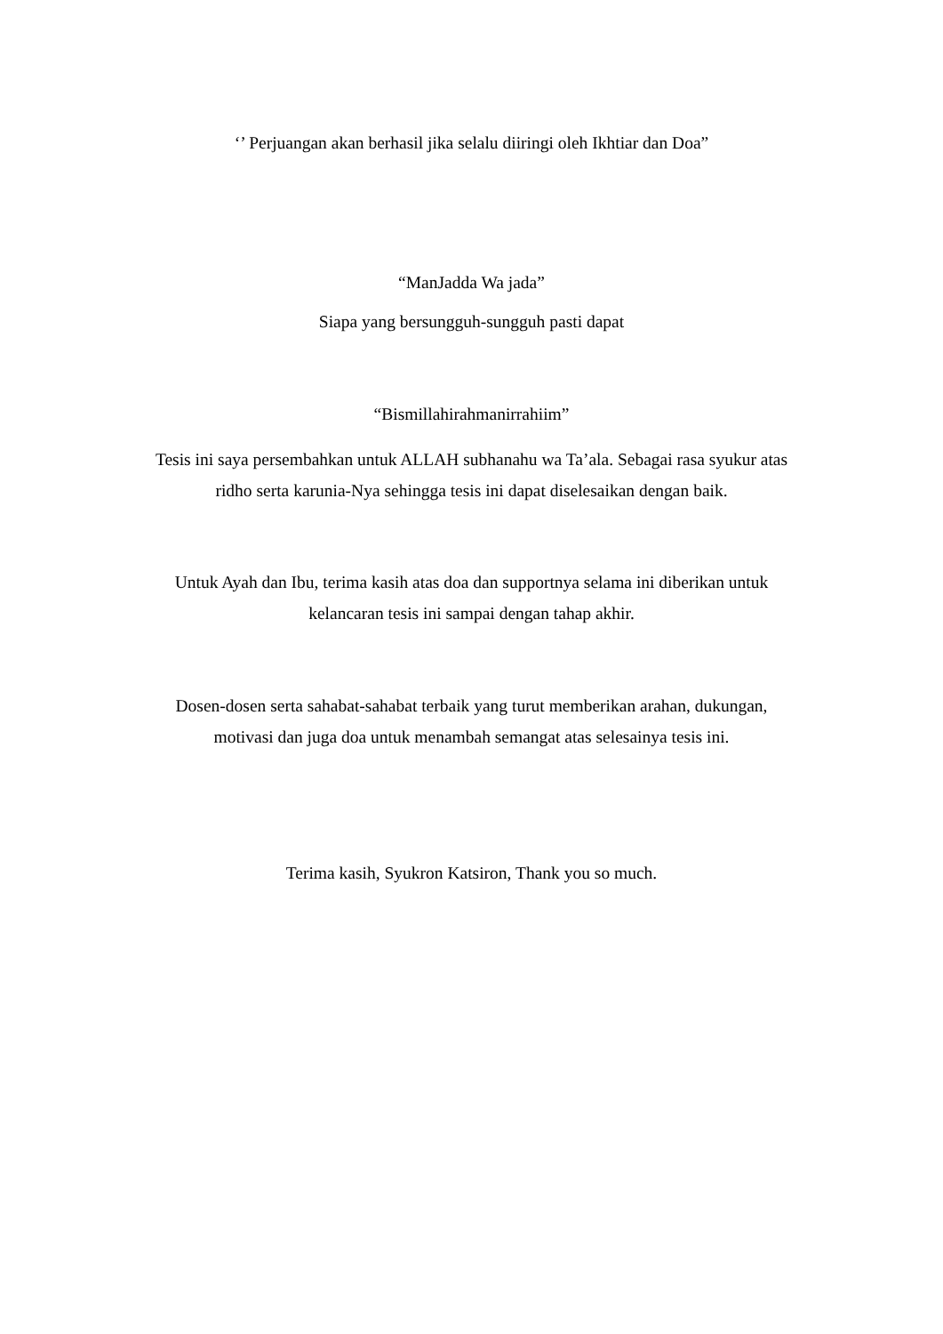‘’ Perjuangan akan berhasil jika selalu diiringi oleh Ikhtiar dan Doa”
“ManJadda Wa jada”
Siapa yang bersungguh-sungguh pasti dapat
“Bismillahirahmanirrahiim”
Tesis ini saya persembahkan untuk ALLAH subhanahu wa Ta’ala. Sebagai rasa syukur atas
ridho serta karunia-Nya sehingga tesis ini dapat diselesaikan dengan baik.
Untuk Ayah dan Ibu, terima kasih atas doa dan supportnya selama ini diberikan untuk
kelancaran tesis ini sampai dengan tahap akhir.
Dosen-dosen serta sahabat-sahabat terbaik yang turut memberikan arahan, dukungan,
motivasi dan juga doa untuk menambah semangat atas selesainya tesis ini.
Terima kasih, Syukron Katsiron, Thank you so much.